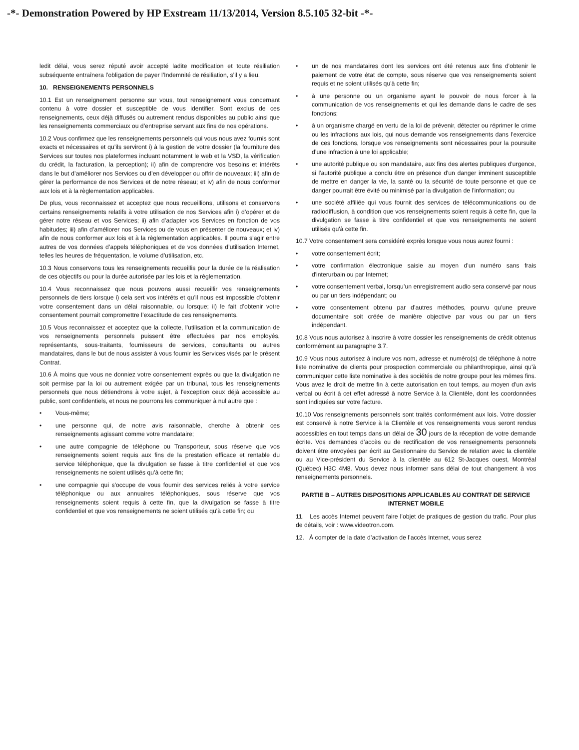-*- Demonstration Powered by HP Exstream 11/13/2014, Version 8.5.105 32-bit -*-
ledit délai, vous serez réputé avoir accepté ladite modification et toute résiliation subséquente entraînera l’obligation de payer l’Indemnité de résiliation, s’il y a lieu.
10. RENSEIGNEMENTS PERSONNELS
10.1 Est un renseignement personne sur vous, tout renseignement vous concernant contenu à votre dossier et susceptible de vous identifier. Sont exclus de ces renseignements, ceux déjà diffusés ou autrement rendus disponibles au public ainsi que les renseignements commerciaux ou d’entreprise servant aux fins de nos opérations.
10.2 Vous confirmez que les renseignements personnels qui vous nous avez fournis sont exacts et nécessaires et qu’ils serviront i) à la gestion de votre dossier (la fourniture des Services sur toutes nos plateformes incluant notamment le web et la VSD, la vérification du crédit, la facturation, la perception); ii) afin de comprendre vos besoins et intérêts dans le but d’améliorer nos Services ou d’en développer ou offrir de nouveaux; iii) afin de gérer la performance de nos Services et de notre réseau; et iv) afin de nous conformer aux lois et à la règlementation applicables.
De plus, vous reconnaissez et acceptez que nous recueillions, utilisons et conservons certains renseignements relatifs à votre utilisation de nos Services afin i) d’opérer et de gérer notre réseau et vos Services; ii) afin d’adapter vos Services en fonction de vos habitudes; iii) afin d’améliorer nos Services ou de vous en présenter de nouveaux; et iv) afin de nous conformer aux lois et à la règlementation applicables. Il pourra s’agir entre autres de vos données d’appels téléphoniques et de vos données d’utilisation Internet, telles les heures de fréquentation, le volume d’utilisation, etc.
10.3 Nous conservons tous les renseignements recueillis pour la durée de la réalisation de ces objectifs ou pour la durée autorisée par les lois et la règlementation.
10.4 Vous reconnaissez que nous pouvons aussi recueillir vos renseignements personnels de tiers lorsque i) cela sert vos intérêts et qu’il nous est impossible d’obtenir votre consentement dans un délai raisonnable, ou lorsque; ii) le fait d’obtenir votre consentement pourrait compromettre l’exactitude de ces renseignements.
10.5 Vous reconnaissez et acceptez que la collecte, l’utilisation et la communication de vos renseignements personnels puissent être effectuées par nos employés, représentants, sous-traitants, fournisseurs de services, consultants ou autres mandataires, dans le but de nous assister à vous fournir les Services visés par le présent Contrat.
10.6 À moins que vous ne donniez votre consentement exprès ou que la divulgation ne soit permise par la loi ou autrement exigée par un tribunal, tous les renseignements personnels que nous détiendrons à votre sujet, à l'exception ceux déjà accessible au public, sont confidentiels, et nous ne pourrons les communiquer à nul autre que :
• Vous-même;
• une personne qui, de notre avis raisonnable, cherche à obtenir ces renseignements agissant comme votre mandataire;
• une autre compagnie de téléphone ou Transporteur, sous réserve que vos renseignements soient requis aux fins de la prestation efficace et rentable du service téléphonique, que la divulgation se fasse à titre confidentiel et que vos renseignements ne soient utilisés qu'à cette fin;
• une compagnie qui s'occupe de vous fournir des services reliés à votre service téléphonique ou aux annuaires téléphoniques, sous réserve que vos renseignements soient requis à cette fin, que la divulgation se fasse à titre confidentiel et que vos renseignements ne soient utilisés qu'à cette fin; ou
• un de nos mandataires dont les services ont été retenus aux fins d'obtenir le paiement de votre état de compte, sous réserve que vos renseignements soient requis et ne soient utilisés qu'à cette fin;
• à une personne ou un organisme ayant le pouvoir de nous forcer à la communication de vos renseignements et qui les demande dans le cadre de ses fonctions;
• à un organisme chargé en vertu de la loi de prévenir, détecter ou réprimer le crime ou les infractions aux lois, qui nous demande vos renseignements dans l’exercice de ces fonctions, lorsque vos renseignements sont nécessaires pour la poursuite d’une infraction à une loi applicable;
• une autorité publique ou son mandataire, aux fins des alertes publiques d'urgence, si l'autorité publique a conclu être en présence d'un danger imminent susceptible de mettre en danger la vie, la santé ou la sécurité de toute personne et que ce danger pourrait être évité ou minimisé par la divulgation de l'information; ou
• une société affiliée qui vous fournit des services de télécommunications ou de radiodiffusion, à condition que vos renseignements soient requis à cette fin, que la divulgation se fasse à titre confidentiel et que vos renseignements ne soient utilisés qu'à cette fin.
10.7 Votre consentement sera considéré exprès lorsque vous nous aurez fourni :
• votre consentement écrit;
• votre confirmation électronique saisie au moyen d'un numéro sans frais d'interurbain ou par Internet;
• votre consentement verbal, lorsqu’un enregistrement audio sera conservé par nous ou par un tiers indépendant; ou
• votre consentement obtenu par d’autres méthodes, pourvu qu’une preuve documentaire soit créée de manière objective par vous ou par un tiers indépendant.
10.8 Vous nous autorisez à inscrire à votre dossier les renseignements de crédit obtenus conformément au paragraphe 3.7.
10.9 Vous nous autorisez à inclure vos nom, adresse et numéro(s) de téléphone à notre liste nominative de clients pour prospection commerciale ou philanthropique, ainsi qu'à communiquer cette liste nominative à des sociétés de notre groupe pour les mêmes fins. Vous avez le droit de mettre fin à cette autorisation en tout temps, au moyen d'un avis verbal ou écrit à cet effet adressé à notre Service à la Clientèle, dont les coordonnées sont indiquées sur votre facture.
10.10 Vos renseignements personnels sont traités conformément aux lois. Votre dossier est conservé à notre Service à la Clientèle et vos renseignements vous seront rendus accessibles en tout temps dans un délai de 30 jours de la réception de votre demande écrite. Vos demandes d’accès ou de rectification de vos renseignements personnels doivent être envoyées par écrit au Gestionnaire du Service de relation avec la clientèle ou au Vice-président du Service à la clientèle au 612 St-Jacques ouest, Montréal (Québec) H3C 4M8. Vous devez nous informer sans délai de tout changement à vos renseignements personnels.
PARTIE B – AUTRES DISPOSITIONS APPLICABLES AU CONTRAT DE SERVICE INTERNET MOBILE
11. Les accès Internet peuvent faire l’objet de pratiques de gestion du trafic. Pour plus de détails, voir : www.videotron.com.
12. À compter de la date d’activation de l’accès Internet, vous serez